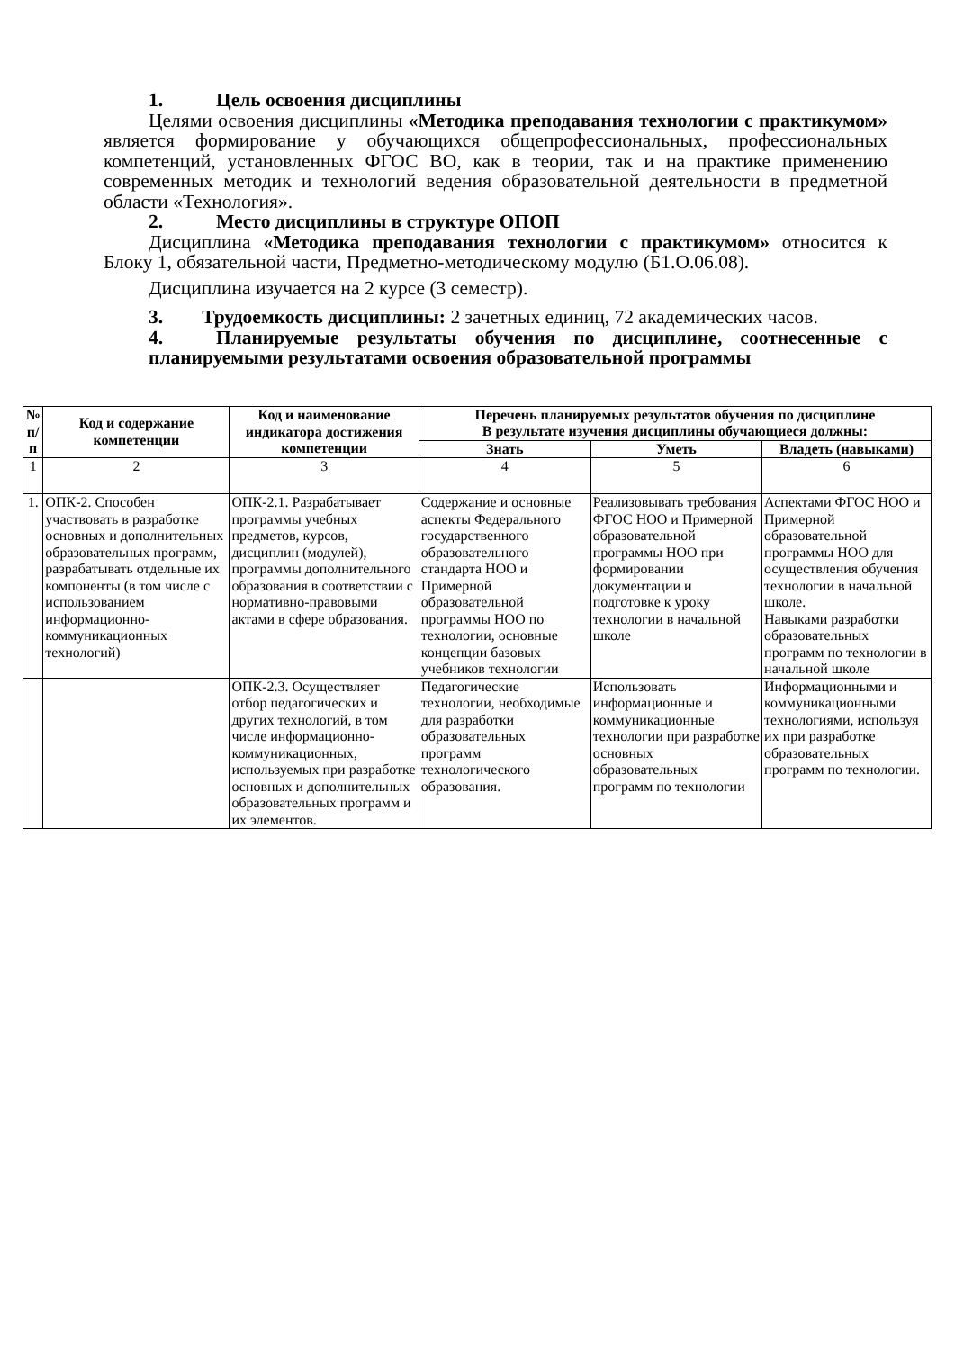1. Цель освоения дисциплины
Целями освоения дисциплины «Методика преподавания технологии с практикумом» является формирование у обучающихся общепрофессиональных, профессиональных компетенций, установленных ФГОС ВО, как в теории, так и на практике применению современных методик и технологий ведения образовательной деятельности в предметной области «Технология».
2. Место дисциплины в структуре ОПОП
Дисциплина «Методика преподавания технологии с практикумом» относится к Блоку 1, обязательной части, Предметно-методическому модулю (Б1.О.06.08).
Дисциплина изучается на 2 курсе (3 семестр).
3. Трудоемкость дисциплины: 2 зачетных единиц, 72 академических часов.
4. Планируемые результаты обучения по дисциплине, соотнесенные с планируемыми результатами освоения образовательной программы
| № п/п | Код и содержание компетенции | Код и наименование индикатора достижения компетенции | Перечень планируемых результатов обучения по дисциплине В результате изучения дисциплины обучающиеся должны: | | |
| --- | --- | --- | --- | --- | --- |
| | | | Знать | Уметь | Владеть (навыками) |
| 1 | 2 | 3 | 4 | 5 | 6 |
| 1. | ОПК-2. Способен участвовать в разработке основных и дополнительных образовательных программ, разрабатывать отдельные их компоненты (в том числе с использованием информационно-коммуникационных технологий) | ОПК-2.1. Разрабатывает программы учебных предметов, курсов, дисциплин (модулей), программы дополнительного образования в соответствии с нормативно-правовыми актами в сфере образования. | Содержание и основные аспекты Федерального государственного образовательного стандарта НОО и Примерной образовательной программы НОО по технологии, основные концепции базовых учебников технологии | Реализовывать требования ФГОС НОО и Примерной образовательной программы НОО при формировании документации и подготовке к уроку технологии в начальной школе | Аспектами ФГОС НОО и Примерной образовательной программы НОО для осуществления обучения технологии в начальной школе. Навыками разработки образовательных программ по технологии в начальной школе |
| | | ОПК-2.3. Осуществляет отбор педагогических и других технологий, в том числе информационно-коммуникационных, используемых при разработке основных и дополнительных образовательных программ и их элементов. | Педагогические технологии, необходимые для разработки образовательных программ технологического образования. | Использовать информационные и коммуникационные технологии при разработке основных образовательных программ по технологии | Информационными и коммуникационными технологиями, используя их при разработке образовательных программ по технологии. |